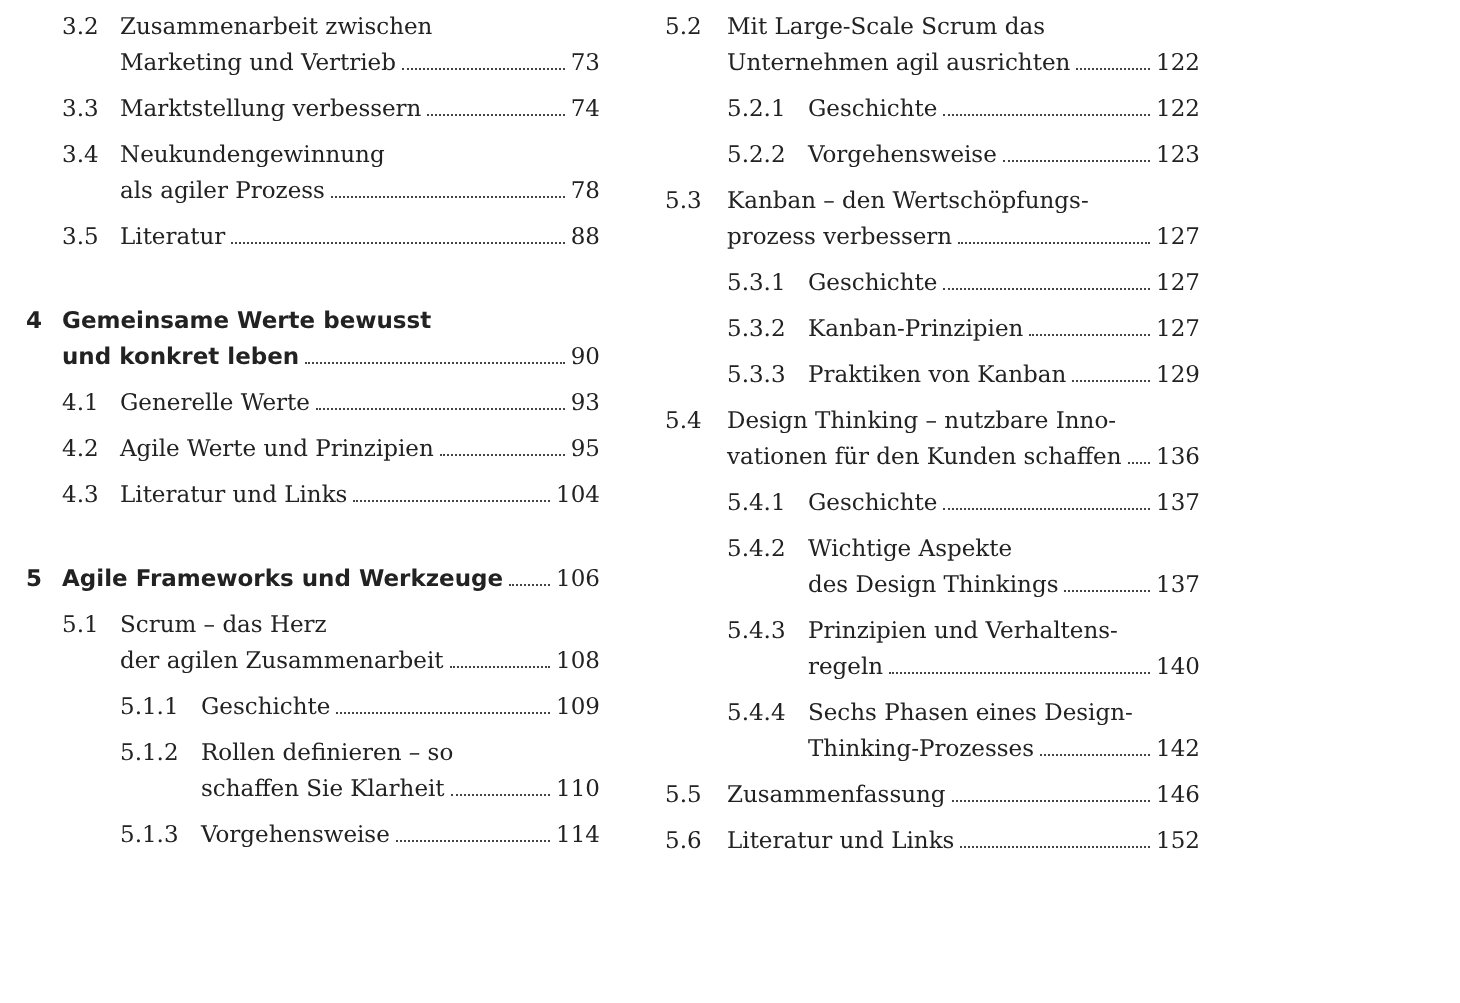3.2 Zusammenarbeit zwischen
Marketing und Vertrieb 73
3.3 Marktstellung verbessern 74
3.4 Neukundengewinnung
als agiler Prozess 78
3.5 Literatur 88
4 Gemeinsame Werte bewusst
und konkret leben 90
4.1 Generelle Werte 93
4.2 Agile Werte und Prinzipien 95
4.3 Literatur und Links 104
5 Agile Frameworks und Werkzeuge 106
5.1 Scrum – das Herz
der agilen Zusammenarbeit 108
5.1.1 Geschichte 109
5.1.2 Rollen definieren – so
schaffen Sie Klarheit 110
5.1.3 Vorgehensweise 114
5.2 Mit Large-Scale Scrum das
Unternehmen agil ausrichten 122
5.2.1 Geschichte 122
5.2.2 Vorgehensweise 123
5.3 Kanban – den Wertschöpfungs-
prozess verbessern 127
5.3.1 Geschichte 127
5.3.2 Kanban-Prinzipien 127
5.3.3 Praktiken von Kanban 129
5.4 Design Thinking – nutzbare Inno-
vationen für den Kunden schaffen 136
5.4.1 Geschichte 137
5.4.2 Wichtige Aspekte
des Design Thinkings 137
5.4.3 Prinzipien und Verhaltens-
regeln 140
5.4.4 Sechs Phasen eines Design-
Thinking-Prozesses 142
5.5 Zusammenfassung 146
5.6 Literatur und Links 152